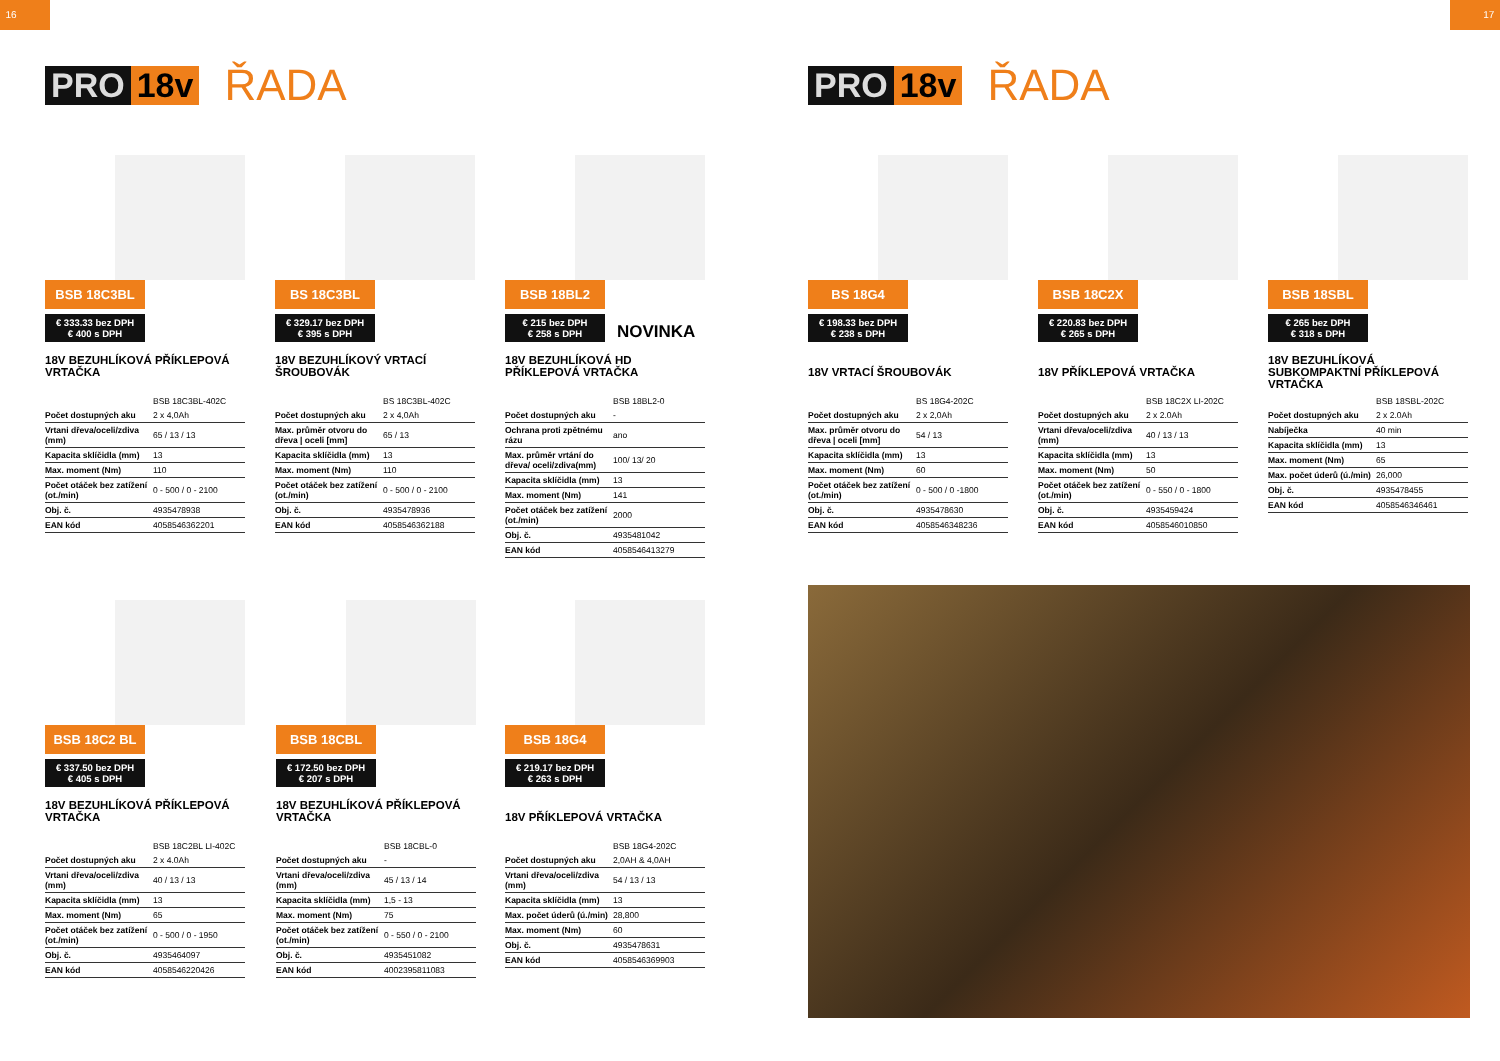16 17
PRO 18v
ŘADA
PRO 18v
ŘADA
BSB 18C3BL
€ 333.33 bez DPH
€ 400 s DPH
18V BEZUHLÍKOVÁ PŘÍKLEPOVÁ VRTAČKA
| | BSB 18C3BL-402C |
| --- | --- |
| Počet dostupných aku | 2 x 4,0Ah |
| Vrtani dřeva/oceli/zdiva (mm) | 65 / 13 / 13 |
| Kapacita sklíčidla (mm) | 13 |
| Max. moment (Nm) | 110 |
| Počet otáček bez zatížení (ot./min) | 0 - 500 / 0 - 2100 |
| Obj. č. | 4935478938 |
| EAN kód | 4058546362201 |
BS 18C3BL
€ 329.17 bez DPH
€ 395 s DPH
18V BEZUHLÍKOVÝ VRTACÍ ŠROUBOVÁK
| | BS 18C3BL-402C |
| --- | --- |
| Počet dostupných aku | 2 x 4,0Ah |
| Max. průměr otvoru do dřeva / oceli [mm] | 65 / 13 |
| Kapacita sklíčidla (mm) | 13 |
| Max. moment (Nm) | 110 |
| Počet otáček bez zatížení (ot./min) | 0 - 500 / 0 - 2100 |
| Obj. č. | 4935478936 |
| EAN kód | 4058546362188 |
BSB 18BL2
€ 215 bez DPH
€ 258 s DPH
NOVINKA
18V BEZUHLÍKOVÁ HD PŘÍKLEPOVÁ VRTAČKA
| | BSB 18BL2-0 |
| --- | --- |
| Počet dostupných aku | - |
| Ochrana proti zpětnému rázu | ano |
| Max. průměr vrtání do dřeva/ oceli/zdiva(mm) | 100/ 13/ 20 |
| Kapacita sklíčidla (mm) | 13 |
| Max. moment (Nm) | 141 |
| Počet otáček bez zatížení (ot./min) | 2000 |
| Obj. č. | 4935481042 |
| EAN kód | 4058546413279 |
BS 18G4
€ 198.33 bez DPH
€ 238 s DPH
18V VRTACÍ ŠROUBOVÁK
| | BS 18G4-202C |
| --- | --- |
| Počet dostupných aku | 2 x 2,0Ah |
| Max. průměr otvoru do dřeva / oceli [mm] | 54 / 13 |
| Kapacita sklíčidla (mm) | 13 |
| Max. moment (Nm) | 60 |
| Počet otáček bez zatížení (ot./min) | 0 - 500 / 0 -1800 |
| Obj. č. | 4935478630 |
| EAN kód | 4058546348236 |
BSB 18C2X
€ 220.83 bez DPH
€ 265 s DPH
18V PŘÍKLEPOVÁ VRTAČKA
| | BSB 18C2X LI-202C |
| --- | --- |
| Počet dostupných aku | 2 x 2.0Ah |
| Vrtani dřeva/oceli/zdiva (mm) | 40 / 13 / 13 |
| Kapacita sklíčidla (mm) | 13 |
| Max. moment (Nm) | 50 |
| Počet otáček bez zatížení (ot./min) | 0 - 550 / 0 - 1800 |
| Obj. č. | 4935459424 |
| EAN kód | 4058546010850 |
BSB 18SBL
€ 265 bez DPH
€ 318 s DPH
18V BEZUHLÍKOVÁ SUBKOMPAKTNÍ PŘÍKLEPOVÁ VRTAČKA
| | BSB 18SBL-202C |
| --- | --- |
| Počet dostupných aku | 2 x 2.0Ah |
| Nabíječka | 40 min |
| Kapacita sklíčidla (mm) | 13 |
| Max. moment (Nm) | 65 |
| Max. počet úderů (ú./min) | 26,000 |
| Obj. č. | 4935478455 |
| EAN kód | 4058546346461 |
BSB 18C2 BL
€ 337.50 bez DPH
€ 405 s DPH
18V BEZUHLÍKOVÁ PŘÍKLEPOVÁ VRTAČKA
| | BSB 18C2BL LI-402C |
| --- | --- |
| Počet dostupných aku | 2 x 4.0Ah |
| Vrtani dřeva/oceli/zdiva (mm) | 40 / 13 / 13 |
| Kapacita sklíčidla (mm) | 13 |
| Max. moment (Nm) | 65 |
| Počet otáček bez zatížení (ot./min) | 0 - 500 / 0 - 1950 |
| Obj. č. | 4935464097 |
| EAN kód | 4058546220426 |
BSB 18CBL
€ 172.50 bez DPH
€ 207 s DPH
18V BEZUHLÍKOVÁ PŘÍKLEPOVÁ VRTAČKA
| | BSB 18CBL-0 |
| --- | --- |
| Počet dostupných aku | - |
| Vrtani dřeva/oceli/zdiva (mm) | 45 / 13 / 14 |
| Kapacita sklíčidla (mm) | 1,5 - 13 |
| Max. moment (Nm) | 75 |
| Počet otáček bez zatížení (ot./min) | 0 - 550 / 0 - 2100 |
| Obj. č. | 4935451082 |
| EAN kód | 4002395811083 |
BSB 18G4
€ 219.17 bez DPH
€ 263 s DPH
18V PŘÍKLEPOVÁ VRTAČKA
| | BSB 18G4-202C |
| --- | --- |
| Počet dostupných aku | 2,0AH & 4,0AH |
| Vrtani dřeva/oceli/zdiva (mm) | 54 / 13 / 13 |
| Kapacita sklíčidla (mm) | 13 |
| Max. počet úderů (ú./min) | 28,800 |
| Max. moment (Nm) | 60 |
| Obj. č. | 4935478631 |
| EAN kód | 4058546369903 |